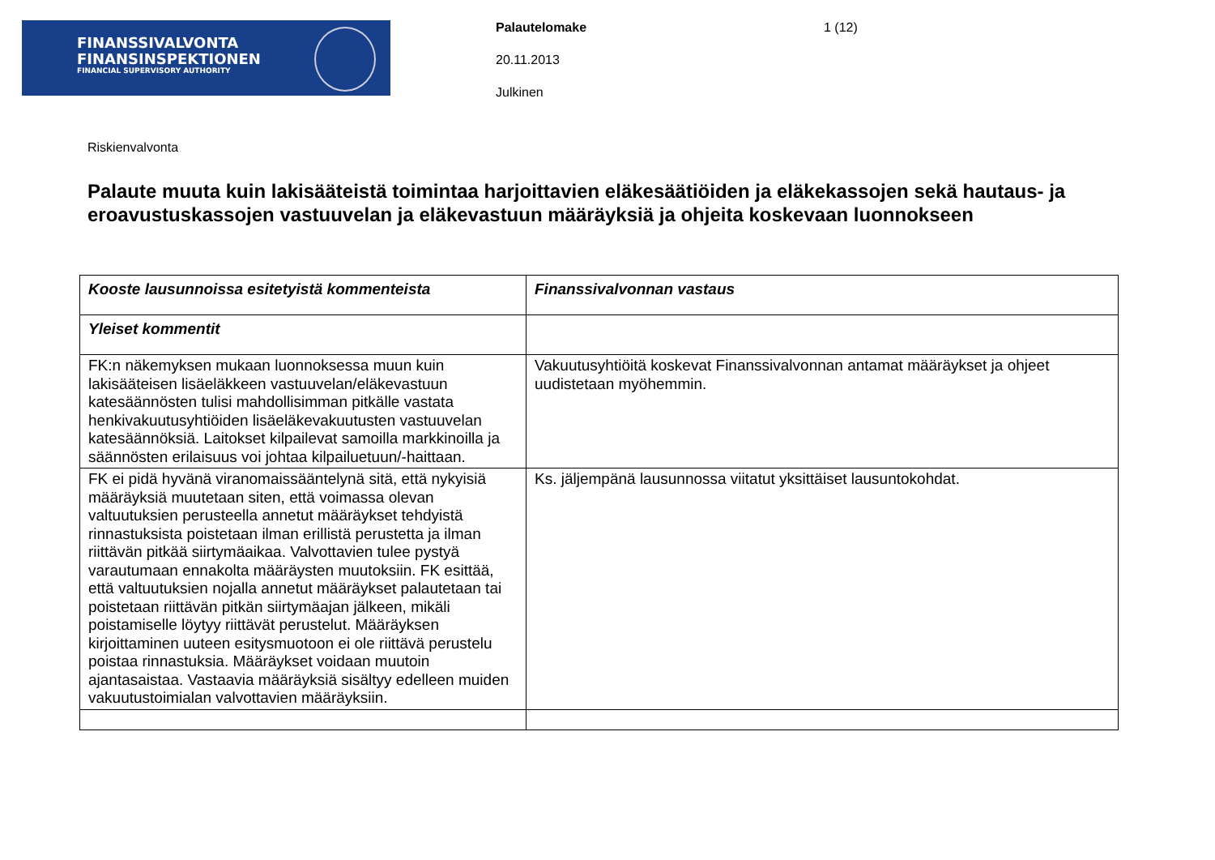FINANSSIVALVONTA
FINANSINSPEKTIONEN
FINANCIAL SUPERVISORY AUTHORITY
Palautelomake
20.11.2013
Julkinen
1 (12)
Riskienvalvonta
Palaute muuta kuin lakisääteistä toimintaa harjoittavien eläkesäätiöiden ja eläkekassojen sekä hautaus- ja eroavustuskassojen vastuuvelan ja eläkevastuun määräyksiä ja ohjeita koskevaan luonnokseen
| Kooste lausunnoissa esitetyistä kommenteista | Finanssivalvonnan vastaus |
| --- | --- |
| Yleiset kommentit | |
| FK:n näkemyksen mukaan luonnoksessa muun kuin lakisääteisen lisäeläkkeen vastuuvelan/eläkevastuun katesäännösten tulisi mahdollisimman pitkälle vastata henkivakuutusyhtiöiden lisäeläkevakuutusten vastuuvelan katesäännöksiä. Laitokset kilpailevat samoilla markkinoilla ja säännösten erilaisuus voi johtaa kilpailuetuun/-haittaan. | Vakuutusyhtiöitä koskevat Finanssivalvonnan antamat määräykset ja ohjeet uudistetaan myöhemmin. |
| FK ei pidä hyvänä viranomaissääntelynä sitä, että nykyisiä määräyksiä muutetaan siten, että voimassa olevan valtuutuksien perusteella annetut määräykset tehdyistä rinnastuksista poistetaan ilman erillistä perustetta ja ilman riittävän pitkää siirtymäaikaa. Valvottavien tulee pystyä varautumaan ennakolta määräysten muutoksiin. FK esittää, että valtuutuksien nojalla annetut määräykset palautetaan tai poistetaan riittävän pitkän siirtymäajan jälkeen, mikäli poistamiselle löytyy riittävät perustelut. Määräyksen kirjoittaminen uuteen esitysmuotoon ei ole riittävä perustelu poistaa rinnastuksia. Määräykset voidaan muutoin ajantasaistaa. Vastaavia määräyksiä sisältyy edelleen muiden vakuutustoimialan valvottavien määräyksiin. | Ks. jäljempänä lausunnossa viitatut yksittäiset lausuntokohdat. |